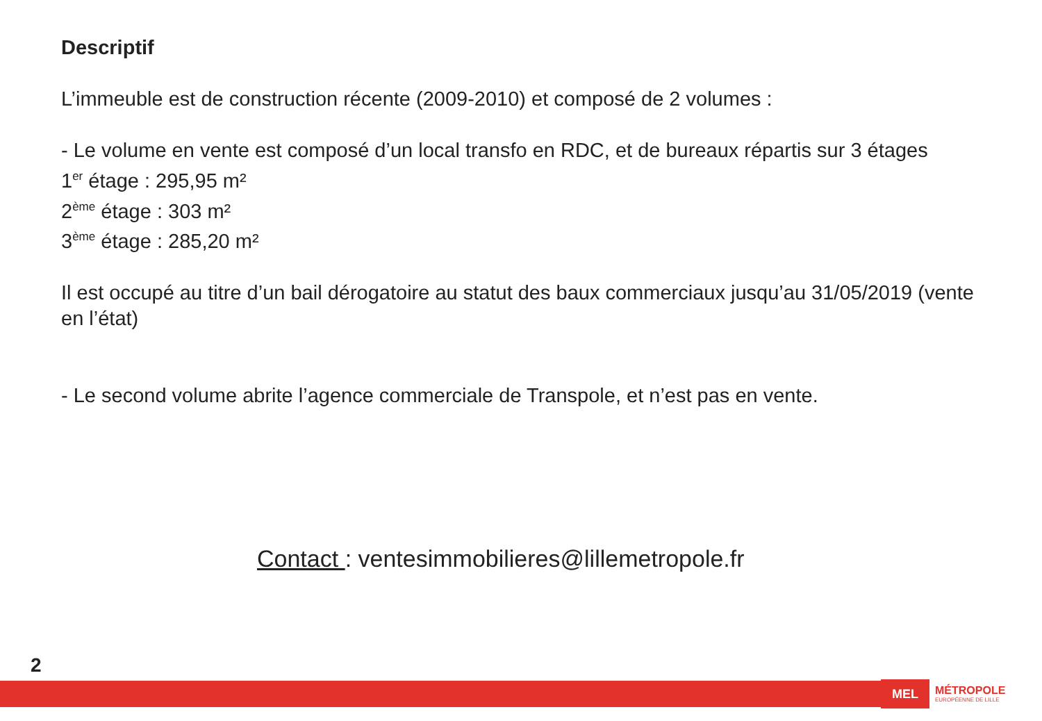Descriptif
L’immeuble est de construction récente (2009-2010) et composé de 2 volumes :
- Le volume en vente est composé d’un local transfo en RDC, et de bureaux répartis sur 3 étages
1<sup>er</sup> étage : 295,95 m²
2<sup>ème</sup> étage : 303 m²
3<sup>ème</sup> étage : 285,20 m²
Il est occupé au titre d’un bail dérogatoire au statut des baux commerciaux jusqu’au 31/05/2019 (vente en l’état)
- Le second volume abrite l’agence commerciale de Transpole, et n’est pas en vente.
Contact : ventesimmobilieres@lillemetropole.fr
2
MEL MÉTROPOLE
EUROPÉENNE DE LILLE